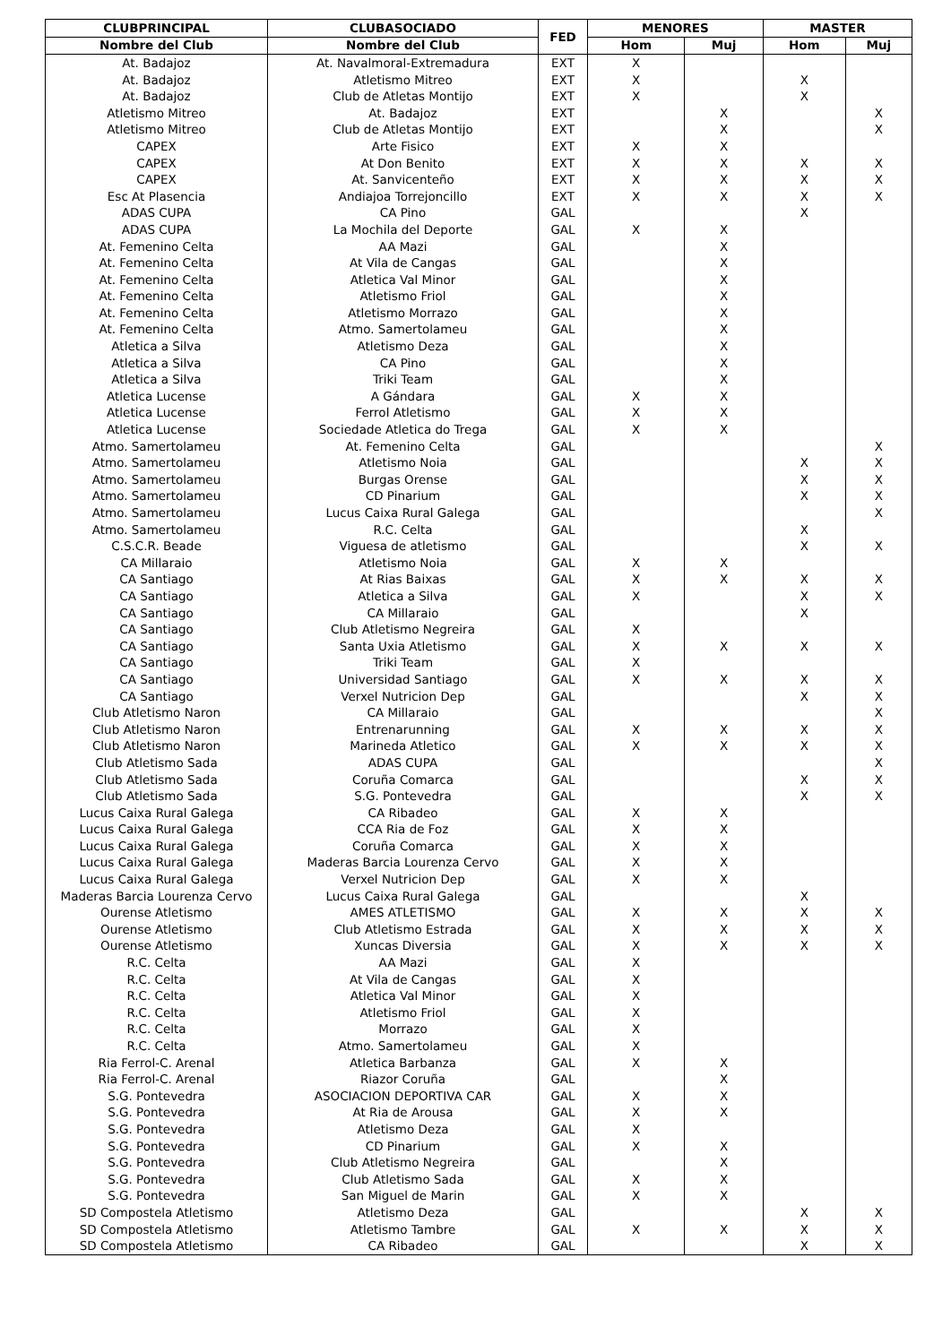| CLUBPRINCIPAL | CLUBASOCIADO | FED | MENORES | | MASTER | |
| --- | --- | --- | --- | --- | --- | --- |
| Nombre del Club | Nombre del Club | | Hom | Muj | Hom | Muj |
| At. Badajoz | At. Navalmoral-Extremadura | EXT | X | | | |
| At. Badajoz | Atletismo Mitreo | EXT | X | | X | |
| At. Badajoz | Club de Atletas Montijo | EXT | X | | X | |
| Atletismo Mitreo | At. Badajoz | EXT | | X | | X |
| Atletismo Mitreo | Club de Atletas Montijo | EXT | | X | | X |
| CAPEX | Arte Fisico | EXT | X | X | | |
| CAPEX | At Don Benito | EXT | X | X | X | X |
| CAPEX | At. Sanvicenteño | EXT | X | X | X | X |
| Esc At Plasencia | Andiajoa Torrejoncillo | EXT | X | X | X | X |
| ADAS CUPA | CA Pino | GAL | | | X | |
| ADAS CUPA | La Mochila del Deporte | GAL | X | X | | |
| At. Femenino Celta | AA Mazi | GAL | | X | | |
| At. Femenino Celta | At Vila de Cangas | GAL | | X | | |
| At. Femenino Celta | Atletica Val Minor | GAL | | X | | |
| At. Femenino Celta | Atletismo Friol | GAL | | X | | |
| At. Femenino Celta | Atletismo Morrazo | GAL | | X | | |
| At. Femenino Celta | Atmo. Samertolameu | GAL | | X | | |
| Atletica a Silva | Atletismo Deza | GAL | | X | | |
| Atletica a Silva | CA Pino | GAL | | X | | |
| Atletica a Silva | Triki Team | GAL | | X | | |
| Atletica Lucense | A Gándara | GAL | X | X | | |
| Atletica Lucense | Ferrol Atletismo | GAL | X | X | | |
| Atletica Lucense | Sociedade Atletica do Trega | GAL | X | X | | |
| Atmo. Samertolameu | At. Femenino Celta | GAL | | | | X |
| Atmo. Samertolameu | Atletismo Noia | GAL | | | X | X |
| Atmo. Samertolameu | Burgas Orense | GAL | | | X | X |
| Atmo. Samertolameu | CD Pinarium | GAL | | | X | X |
| Atmo. Samertolameu | Lucus Caixa Rural Galega | GAL | | | | X |
| Atmo. Samertolameu | R.C. Celta | GAL | | | X | |
| C.S.C.R. Beade | Viguesa de atletismo | GAL | | | X | X |
| CA Millaraio | Atletismo Noia | GAL | X | X | | |
| CA Santiago | At Rias Baixas | GAL | X | X | X | X |
| CA Santiago | Atletica a Silva | GAL | X | | X | X |
| CA Santiago | CA Millaraio | GAL | | | X | |
| CA Santiago | Club Atletismo Negreira | GAL | X | | | |
| CA Santiago | Santa Uxia Atletismo | GAL | X | X | X | X |
| CA Santiago | Triki Team | GAL | X | | | |
| CA Santiago | Universidad Santiago | GAL | X | X | X | X |
| CA Santiago | Verxel Nutricion Dep | GAL | | | X | X |
| Club Atletismo Naron | CA Millaraio | GAL | | | | X |
| Club Atletismo Naron | Entrenarunning | GAL | X | X | X | X |
| Club Atletismo Naron | Marineda Atletico | GAL | X | X | X | X |
| Club Atletismo Sada | ADAS CUPA | GAL | | | | X |
| Club Atletismo Sada | Coruña Comarca | GAL | | | X | X |
| Club Atletismo Sada | S.G. Pontevedra | GAL | | | X | X |
| Lucus Caixa Rural Galega | CA Ribadeo | GAL | X | X | | |
| Lucus Caixa Rural Galega | CCA Ria de Foz | GAL | X | X | | |
| Lucus Caixa Rural Galega | Coruña Comarca | GAL | X | X | | |
| Lucus Caixa Rural Galega | Maderas Barcia Lourenza Cervo | GAL | X | X | | |
| Lucus Caixa Rural Galega | Verxel Nutricion Dep | GAL | X | X | | |
| Maderas Barcia Lourenza Cervo | Lucus Caixa Rural Galega | GAL | | | X | |
| Ourense Atletismo | AMES ATLETISMO | GAL | X | X | X | X |
| Ourense Atletismo | Club Atletismo Estrada | GAL | X | X | X | X |
| Ourense Atletismo | Xuncas Diversia | GAL | X | X | X | X |
| R.C. Celta | AA Mazi | GAL | X | | | |
| R.C. Celta | At Vila de Cangas | GAL | X | | | |
| R.C. Celta | Atletica Val Minor | GAL | X | | | |
| R.C. Celta | Atletismo Friol | GAL | X | | | |
| R.C. Celta | Morrazo | GAL | X | | | |
| R.C. Celta | Atmo. Samertolameu | GAL | X | | | |
| Ria Ferrol-C. Arenal | Atletica Barbanza | GAL | X | X | | |
| Ria Ferrol-C. Arenal | Riazor Coruña | GAL | | X | | |
| S.G. Pontevedra | ASOCIACION DEPORTIVA CAR | GAL | X | X | | |
| S.G. Pontevedra | At Ria de Arousa | GAL | X | X | | |
| S.G. Pontevedra | Atletismo Deza | GAL | X | | | |
| S.G. Pontevedra | CD Pinarium | GAL | X | X | | |
| S.G. Pontevedra | Club Atletismo Negreira | GAL | | X | | |
| S.G. Pontevedra | Club Atletismo Sada | GAL | X | X | | |
| S.G. Pontevedra | San Miguel de Marin | GAL | X | X | | |
| SD Compostela Atletismo | Atletismo Deza | GAL | | | X | X |
| SD Compostela Atletismo | Atletismo Tambre | GAL | X | X | X | X |
| SD Compostela Atletismo | CA Ribadeo | GAL | | | X | X |